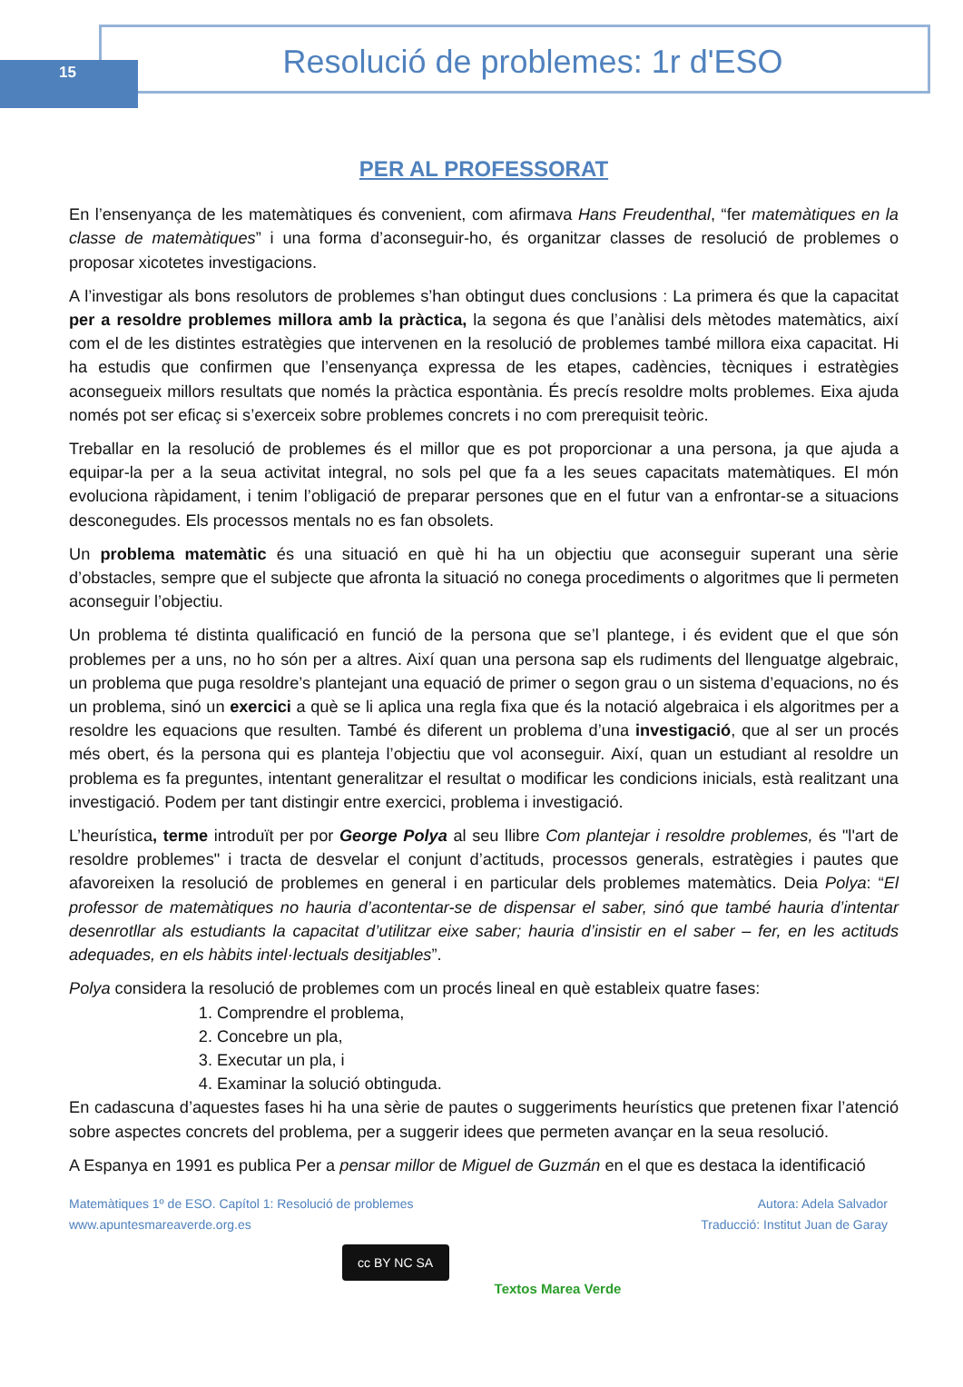15
Resolució de problemes: 1r d'ESO
PER AL PROFESSORAT
En l’ensenyança de les matemàtiques és convenient, com afirmava Hans Freudenthal, “fer matemàtiques en la classe de matemàtiques” i una forma d’aconseguir-ho, és organitzar classes de resolució de problemes o proposar xicotetes investigacions.
A l’investigar als bons resolutors de problemes s’han obtingut dues conclusions : La primera és que la capacitat per a resoldre problemes millora amb la pràctica, la segona és que l’anàlisi dels mètodes matemàtics, així com el de les distintes estratègies que intervenen en la resolució de problemes també millora eixa capacitat. Hi ha estudis que confirmen que l’ensenyança expressa de les etapes, cadències, tècniques i estratègies aconsegueix millors resultats que només la pràctica espontània. És precís resoldre molts problemes. Eixa ajuda només pot ser eficaç si s’exerceix sobre problemes concrets i no com prerequisit teòric.
Treballar en la resolució de problemes és el millor que es pot proporcionar a una persona, ja que ajuda a equipar-la per a la seua activitat integral, no sols pel que fa a les seues capacitats matemàtiques. El món evoluciona ràpidament, i tenim l’obligació de preparar persones que en el futur van a enfrontar-se a situacions desconegudes. Els processos mentals no es fan obsolets.
Un problema matemàtic és una situació en què hi ha un objectiu que aconseguir superant una sèrie d’obstacles, sempre que el subjecte que afronta la situació no conega procediments o algoritmes que li permeten aconseguir l’objectiu.
Un problema té distinta qualificació en funció de la persona que se’l plantege, i és evident que el que són problemes per a uns, no ho són per a altres. Així quan una persona sap els rudiments del llenguatge algebraic, un problema que puga resoldre’s plantejant una equació de primer o segon grau o un sistema d’equacions, no és un problema, sinó un exercici a què se li aplica una regla fixa que és la notació algebraica i els algoritmes per a resoldre les equacions que resulten. També és diferent un problema d’una investigació, que al ser un procés més obert, és la persona qui es planteja l’objectiu que vol aconseguir. Així, quan un estudiant al resoldre un problema es fa preguntes, intentant generalitzar el resultat o modificar les condicions inicials, està realitzant una investigació. Podem per tant distingir entre exercici, problema i investigació.
L’heurística, terme introduït per por George Polya al seu llibre Com plantejar i resoldre problemes, és "l'art de resoldre problemes" i tracta de desvelar el conjunt d’actituds, processos generals, estratègies i pautes que afavoreixen la resolució de problemes en general i en particular dels problemes matemàtics. Deia Polya: “El professor de matemàtiques no hauria d’acontentar-se de dispensar el saber, sinó que també hauria d’intentar desenrotllar als estudiants la capacitat d’utilitzar eixe saber; hauria d’insistir en el saber – fer, en les actituds adequades, en els hàbits intel·lectuals desitjables”.
Polya considera la resolució de problemes com un procés lineal en què estableix quatre fases:
1. Comprendre el problema,
2. Concebre un pla,
3. Executar un pla, i
4. Examinar la solució obtinguda.
En cadascuna d’aquestes fases hi ha una sèrie de pautes o suggeriments heurístics que pretenen fixar l’atenció sobre aspectes concrets del problema, per a suggerir idees que permeten avançar en la seua resolució.
A Espanya en 1991 es publica Per a pensar millor de Miguel de Guzmán en el que es destaca la identificació
Matemàtiques 1º de ESO. Capítol 1: Resolució de problemes
www.apuntesmareaverde.org.es
Autora: Adela Salvador
Traducció: Institut Juan de Garay
cc BY NC SA
Textos Marea Verde